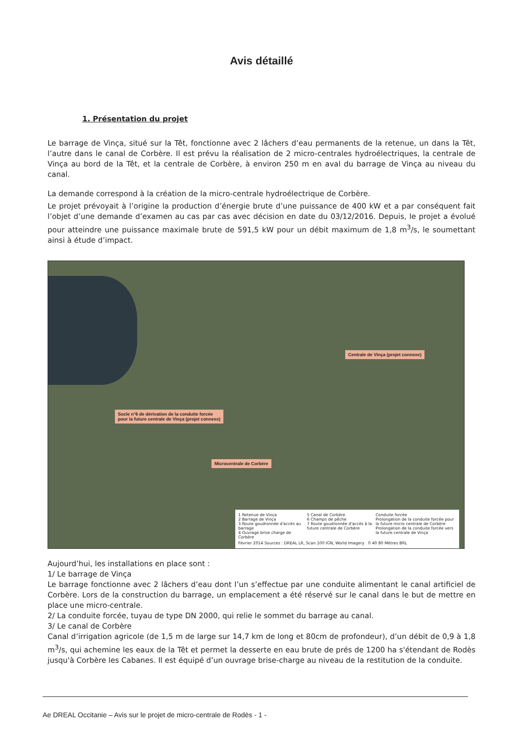Avis détaillé
1. Présentation du projet
Le barrage de Vinça, situé sur la Têt, fonctionne avec 2 lâchers d’eau permanents de la retenue, un dans la Têt, l’autre dans le canal de Corbère. Il est prévu la réalisation de 2 micro-centrales hydroélectriques, la centrale de Vinça au bord de la Têt, et la centrale de Corbère, à environ 250 m en aval du barrage de Vinça au niveau du canal.
La demande correspond à la création de la micro-centrale hydroélectrique de Corbère.
Le projet prévoyait à l’origine la production d’énergie brute d’une puissance de 400 kW et a par conséquent fait l’objet d’une demande d’examen au cas par cas avec décision en date du 03/12/2016. Depuis, le projet a évolué pour atteindre une puissance maximale brute de 591,5 kW pour un débit maximum de 1,8 m<sup>3</sup>/s, le soumettant ainsi à étude d’impact.
Centrale de Vinça (projet connexe)
Socle n°6 de dérivation de la conduite forcée
pour la future centrale de Vinça (projet connexe)
Microcentrale de Corbère
1 Retenue de Vinça
2 Barrage de Vinça
3 Route goudronnée d'accès au barrage
4 Ouvrage brise charge de Corbère
5 Canal de Corbère
6 Champs de pêche
7 Route goudronnée d'accès à la future centrale de Corbère
Conduite forcée
Prolongation de la conduite forcée pour la future micro centrale de Corbère
Prolongation de la conduite forcée vers la future centrale de Vinça
Février 2014 Sources : DREAL LR, Scan 100 IGN, World Imagery 0 40 80 Mètres BRL
Aujourd’hui, les installations en place sont :
1/ Le barrage de Vinça
Le barrage fonctionne avec 2 lâchers d’eau dont l’un s’effectue par une conduite alimentant le canal artificiel de Corbère. Lors de la construction du barrage, un emplacement a été réservé sur le canal dans le but de mettre en place une micro-centrale.
2/ La conduite forcée, tuyau de type DN 2000, qui relie le sommet du barrage au canal.
3/ Le canal de Corbère
Canal d’irrigation agricole (de 1,5 m de large sur 14,7 km de long et 80cm de profondeur), d’un débit de 0,9 à 1,8 m<sup>3</sup>/s, qui achemine les eaux de la Têt et permet la desserte en eau brute de prés de 1200 ha s'étendant de Rodès jusqu'à Corbère les Cabanes. Il est équipé d’un ouvrage brise-charge au niveau de la restitution de la conduite.
Ae DREAL Occitanie – Avis sur le projet de micro-centrale de Rodès - 1 -